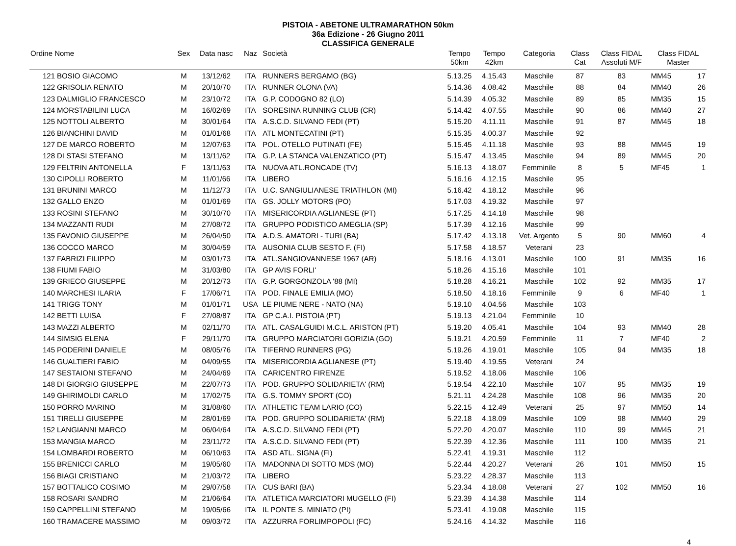PISTOIA - ABETONE ULTRAMARATHON 50km
36a Edizione - 26 Giugno 2011
CLASSIFICA GENERALE
| Ordine Nome | | Sex | Data nasc | Naz | Società | Tempo 50km | Tempo 42km | Categoria | Class Cat | Class FIDAL Assoluti M/F | Class FIDAL Master | |
| --- | --- | --- | --- | --- | --- | --- | --- | --- | --- | --- | --- | --- |
| 121 | BOSIO GIACOMO | M | 13/12/62 | ITA | RUNNERS BERGAMO (BG) | 5.13.25 | 4.15.43 | Maschile | 87 | 83 | MM45 | 17 |
| 122 | GRISOLIA RENATO | M | 20/10/70 | ITA | RUNNER OLONA (VA) | 5.14.36 | 4.08.42 | Maschile | 88 | 84 | MM40 | 26 |
| 123 | DALMIGLIO FRANCESCO | M | 23/10/72 | ITA | G.P. CODOGNO 82 (LO) | 5.14.39 | 4.05.32 | Maschile | 89 | 85 | MM35 | 15 |
| 124 | MORSTABILINI LUCA | M | 16/02/69 | ITA | SORESINA RUNNING CLUB (CR) | 5.14.42 | 4.07.55 | Maschile | 90 | 86 | MM40 | 27 |
| 125 | NOTTOLI ALBERTO | M | 30/01/64 | ITA | A.S.C.D. SILVANO FEDI (PT) | 5.15.20 | 4.11.11 | Maschile | 91 | 87 | MM45 | 18 |
| 126 | BIANCHINI DAVID | M | 01/01/68 | ITA | ATL MONTECATINI (PT) | 5.15.35 | 4.00.37 | Maschile | 92 | | | |
| 127 | DE MARCO ROBERTO | M | 12/07/63 | ITA | POL. OTELLO PUTINATI (FE) | 5.15.45 | 4.11.18 | Maschile | 93 | 88 | MM45 | 19 |
| 128 | DI STASI STEFANO | M | 13/11/62 | ITA | G.P. LA STANCA VALENZATICO (PT) | 5.15.47 | 4.13.45 | Maschile | 94 | 89 | MM45 | 20 |
| 129 | FELTRIN ANTONELLA | F | 13/11/63 | ITA | NUOVA ATL.RONCADE (TV) | 5.16.13 | 4.18.07 | Femminile | 8 | 5 | MF45 | 1 |
| 130 | CIPOLLI ROBERTO | M | 11/01/66 | ITA | LIBERO | 5.16.16 | 4.12.15 | Maschile | 95 | | | |
| 131 | BRUNINI MARCO | M | 11/12/73 | ITA | U.C. SANGIULIANESE TRIATHLON (MI) | 5.16.42 | 4.18.12 | Maschile | 96 | | | |
| 132 | GALLO ENZO | M | 01/01/69 | ITA | GS. JOLLY MOTORS (PO) | 5.17.03 | 4.19.32 | Maschile | 97 | | | |
| 133 | ROSINI STEFANO | M | 30/10/70 | ITA | MISERICORDIA AGLIANESE (PT) | 5.17.25 | 4.14.18 | Maschile | 98 | | | |
| 134 | MAZZANTI RUDI | M | 27/08/72 | ITA | GRUPPO PODISTICO AMEGLIA (SP) | 5.17.39 | 4.12.16 | Maschile | 99 | | | |
| 135 | FAVONIO GIUSEPPE | M | 26/04/50 | ITA | A.D.S. AMATORI - TURI (BA) | 5.17.42 | 4.13.18 | Vet. Argento | 5 | 90 | MM60 | 4 |
| 136 | COCCO MARCO | M | 30/04/59 | ITA | AUSONIA CLUB SESTO F. (FI) | 5.17.58 | 4.18.57 | Veterani | 23 | | | |
| 137 | FABRIZI FILIPPO | M | 03/01/73 | ITA | ATL.SANGIOVANNESE 1967 (AR) | 5.18.16 | 4.13.01 | Maschile | 100 | 91 | MM35 | 16 |
| 138 | FIUMI FABIO | M | 31/03/80 | ITA | GP AVIS FORLI' | 5.18.26 | 4.15.16 | Maschile | 101 | | | |
| 139 | GRIECO GIUSEPPE | M | 20/12/73 | ITA | G.P. GORGONZOLA '88 (MI) | 5.18.28 | 4.16.21 | Maschile | 102 | 92 | MM35 | 17 |
| 140 | MARCHESI ILARIA | F | 17/06/71 | ITA | POD. FINALE EMILIA (MO) | 5.18.50 | 4.18.16 | Femminile | 9 | 6 | MF40 | 1 |
| 141 | TRIGG TONY | M | 01/01/71 | USA | LE PIUME NERE - NATO (NA) | 5.19.10 | 4.04.56 | Maschile | 103 | | | |
| 142 | BETTI LUISA | F | 27/08/87 | ITA | GP C.A.I. PISTOIA (PT) | 5.19.13 | 4.21.04 | Femminile | 10 | | | |
| 143 | MAZZI ALBERTO | M | 02/11/70 | ITA | ATL. CASALGUIDI M.C.L. ARISTON (PT) | 5.19.20 | 4.05.41 | Maschile | 104 | 93 | MM40 | 28 |
| 144 | SIMSIG ELENA | F | 29/11/70 | ITA | GRUPPO MARCIATORI GORIZIA (GO) | 5.19.21 | 4.20.59 | Femminile | 11 | 7 | MF40 | 2 |
| 145 | PODERINI DANIELE | M | 08/05/76 | ITA | TIFERNO RUNNERS (PG) | 5.19.26 | 4.19.01 | Maschile | 105 | 94 | MM35 | 18 |
| 146 | GUALTIERI FABIO | M | 04/09/55 | ITA | MISERICORDIA AGLIANESE (PT) | 5.19.40 | 4.19.55 | Veterani | 24 | | | |
| 147 | SESTAIONI STEFANO | M | 24/04/69 | ITA | CARICENTRO FIRENZE | 5.19.52 | 4.18.06 | Maschile | 106 | | | |
| 148 | DI GIORGIO GIUSEPPE | M | 22/07/73 | ITA | POD. GRUPPO SOLIDARIETA' (RM) | 5.19.54 | 4.22.10 | Maschile | 107 | 95 | MM35 | 19 |
| 149 | GHIRIMOLDI CARLO | M | 17/02/75 | ITA | G.S. TOMMY SPORT (CO) | 5.21.11 | 4.24.28 | Maschile | 108 | 96 | MM35 | 20 |
| 150 | PORRO MARINO | M | 31/08/60 | ITA | ATHLETIC TEAM LARIO (CO) | 5.22.15 | 4.12.49 | Veterani | 25 | 97 | MM50 | 14 |
| 151 | TIRELLI GIUSEPPE | M | 28/01/69 | ITA | POD. GRUPPO SOLIDARIETA' (RM) | 5.22.18 | 4.18.09 | Maschile | 109 | 98 | MM40 | 29 |
| 152 | LANGIANNI MARCO | M | 06/04/64 | ITA | A.S.C.D. SILVANO FEDI (PT) | 5.22.20 | 4.20.07 | Maschile | 110 | 99 | MM45 | 21 |
| 153 | MANGIA MARCO | M | 23/11/72 | ITA | A.S.C.D. SILVANO FEDI (PT) | 5.22.39 | 4.12.36 | Maschile | 111 | 100 | MM35 | 21 |
| 154 | LOMBARDI ROBERTO | M | 06/10/63 | ITA | ASD ATL. SIGNA (FI) | 5.22.41 | 4.19.31 | Maschile | 112 | | | |
| 155 | BRENICCI CARLO | M | 19/05/60 | ITA | MADONNA DI SOTTO MDS (MO) | 5.22.44 | 4.20.27 | Veterani | 26 | 101 | MM50 | 15 |
| 156 | BIAGI CRISTIANO | M | 21/03/72 | ITA | LIBERO | 5.23.22 | 4.28.37 | Maschile | 113 | | | |
| 157 | BOTTALICO COSIMO | M | 29/07/58 | ITA | CUS BARI (BA) | 5.23.34 | 4.18.08 | Veterani | 27 | 102 | MM50 | 16 |
| 158 | ROSARI SANDRO | M | 21/06/64 | ITA | ATLETICA MARCIATORI MUGELLO (FI) | 5.23.39 | 4.14.38 | Maschile | 114 | | | |
| 159 | CAPPELLINI STEFANO | M | 19/05/66 | ITA | IL PONTE S. MINIATO (PI) | 5.23.41 | 4.19.08 | Maschile | 115 | | | |
| 160 | TRAMACERE MASSIMO | M | 09/03/72 | ITA | AZZURRA FORLIMPOPOLI (FC) | 5.24.16 | 4.14.32 | Maschile | 116 | | | |
4